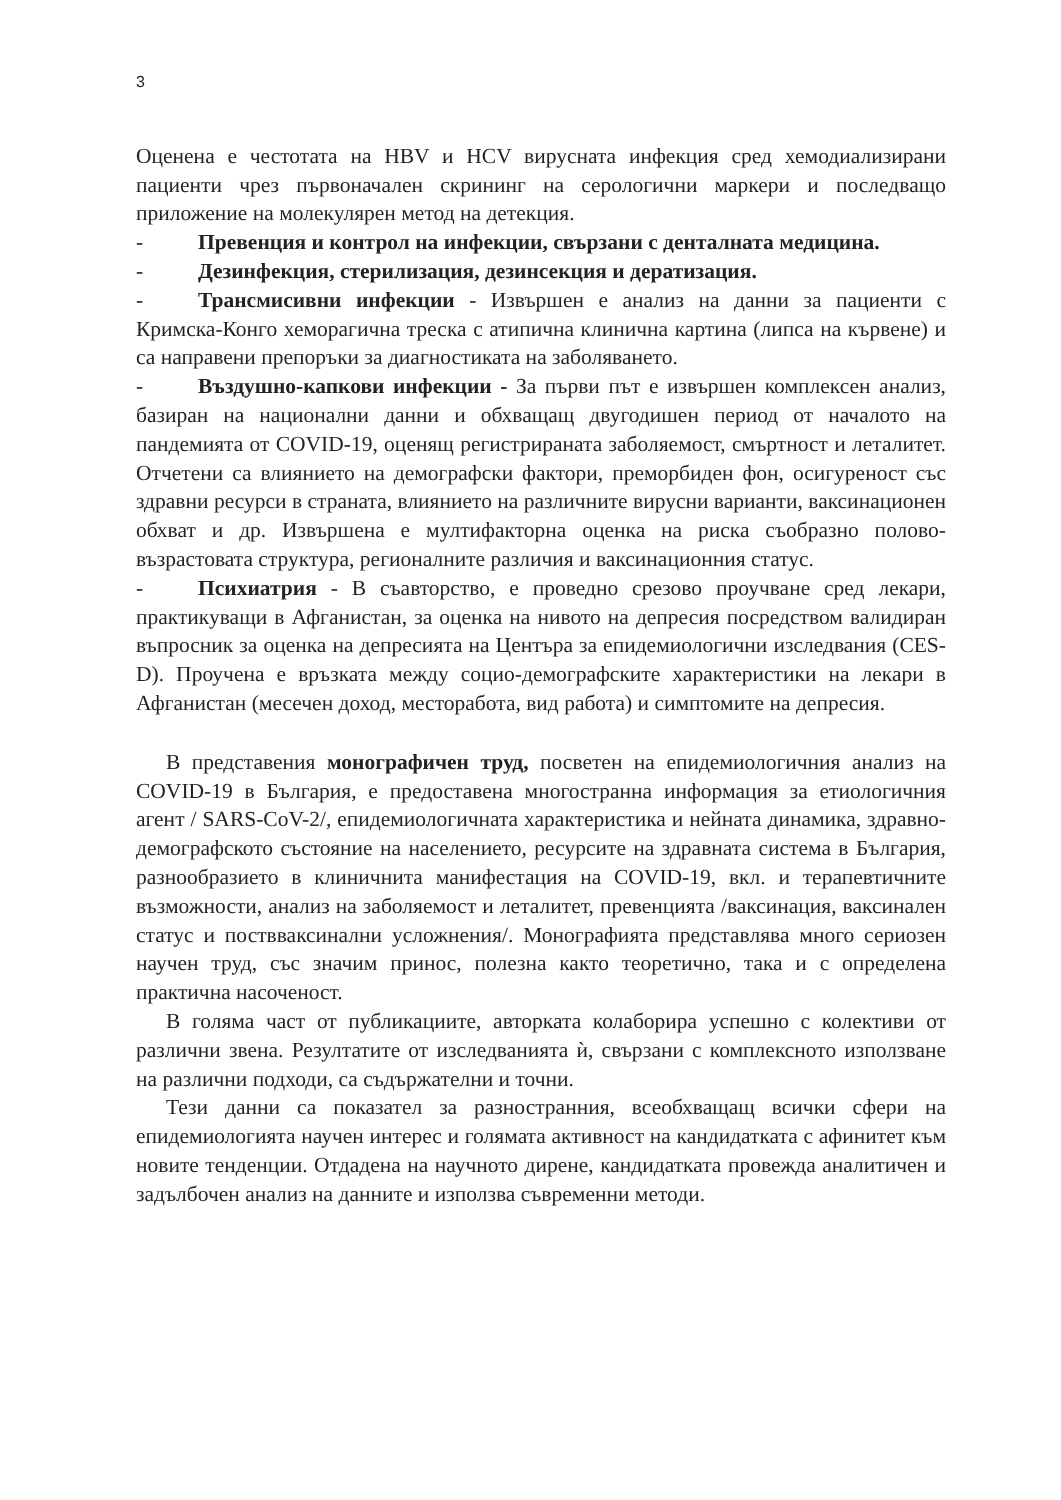3
Оценена е честотата на HBV и HCV вирусната инфекция сред хемодиализирани пациенти чрез първоначален скрининг на серологични маркери и последващо приложение на молекулярен метод на детекция.
- Превенция и контрол на инфекции, свързани с денталната медицина.
- Дезинфекция, стерилизация, дезинсекция и дератизация.
- Трансмисивни инфекции - Извършен е анализ на данни за пациенти с Кримска-Конго хеморагична треска с атипична клинична картина (липса на кървене) и са направени препоръки за диагностиката на заболяването.
- Въздушно-капкови инфекции - За първи път е извършен комплексен анализ, базиран на национални данни и обхващащ двугодишен период от началото на пандемията от COVID-19, оценящ регистрираната заболяемост, смъртност и леталитет. Отчетени са влиянието на демографски фактори, преморбиден фон, осигуреност със здравни ресурси в страната, влиянието на различните вирусни варианти, ваксинационен обхват и др. Извършена е мултифакторна оценка на риска съобразно полово-възрастовата структура, регионалните различия и ваксинационния статус.
- Психиатрия - В съавторство, е проведно срезово проучване сред лекари, практикуващи в Афганистан, за оценка на нивото на депресия посредством валидиран въпросник за оценка на депресията на Центъра за епидемиологични изследвания (CES-D). Проучена е връзката между социо-демографските характеристики на лекари в Афганистан (месечен доход, месторабота, вид работа) и симптомите на депресия.
В представения монографичен труд, посветен на епидемиологичния анализ на COVID-19 в България, е предоставена многостранна информация за етиологичния агент / SARS-CoV-2/, епидемиологичната характеристика и нейната динамика, здравно-демографското състояние на населението, ресурсите на здравната система в България, разнообразието в клиничнита манифестация на COVID-19, вкл. и терапевтичните възможности, анализ на заболяемост и леталитет, превенцията /ваксинация, ваксинален статус и поствваксинални усложнения/. Монографията представлява много сериозен научен труд, със значим принос, полезна както теоретично, така и с определена практична насоченост.
В голяма част от публикациите, авторката колаборира успешно с колективи от различни звена. Резултатите от изследванията ѝ, свързани с комплексното използване на различни подходи, са съдържателни и точни.
Тези данни са показател за разностранния, всеобхващащ всички сфери на епидемиологията научен интерес и голямата активност на кандидатката с афинитет към новите тенденции. Отдадена на научното дирене, кандидатката провежда аналитичен и задълбочен анализ на данните и използва съвременни методи.